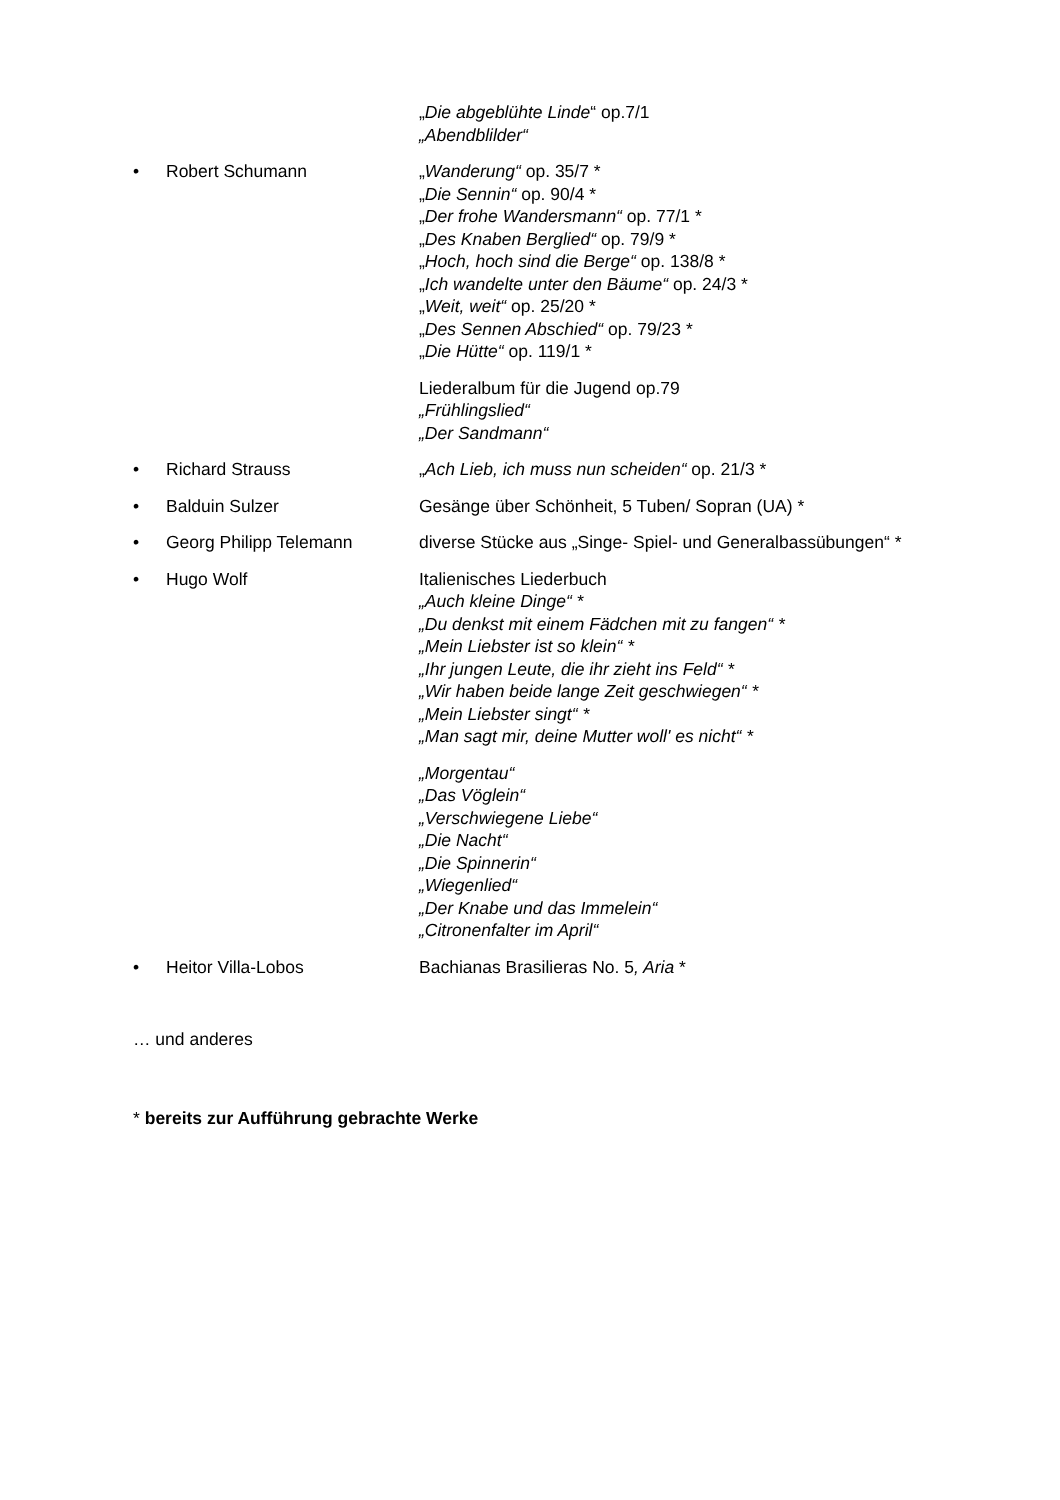„Die abgeblühte Linde“ op.7/1
„Abendblilder“
• Robert Schumann „Wanderung“ op. 35/7 *
„Die Sennin“ op. 90/4 *
„Der frohe Wandersmann“ op. 77/1 *
„Des Knaben Berglied“ op. 79/9 *
„Hoch, hoch sind die Berge“ op. 138/8 *
„Ich wandelte unter den Bäume“ op. 24/3 *
„Weit, weit“ op. 25/20 *
„Des Sennen Abschied“ op. 79/23 *
„Die Hütte“ op. 119/1 *
Liederalbum für die Jugend op.79
„Frühlingslied“
„Der Sandmann“
• Richard Strauss „Ach Lieb, ich muss nun scheiden“ op. 21/3 *
• Balduin Sulzer Gesänge über Schönheit, 5 Tuben/ Sopran (UA) *
• Georg Philipp Telemann diverse Stücke aus „Singe- Spiel- und Generalbassübungen“ *
• Hugo Wolf Italienisches Liederbuch
„Auch kleine Dinge“ *
„Du denkst mit einem Fädchen mit zu fangen“ *
„Mein Liebster ist so klein“ *
„Ihr jungen Leute, die ihr zieht ins Feld“ *
„Wir haben beide lange Zeit geschwiegen“ *
„Mein Liebster singt“ *
„Man sagt mir, deine Mutter woll' es nicht“ *
„Morgentau“
„Das Vöglein“
„Verschwiegene Liebe“
„Die Nacht“
„Die Spinnerin“
„Wiegenlied“
„Der Knabe und das Immelein“
„Citronenfalter im April“
• Heitor Villa-Lobos Bachianas Brasilieras No. 5, Aria *
… und anderes
* bereits zur Aufführung gebrachte Werke